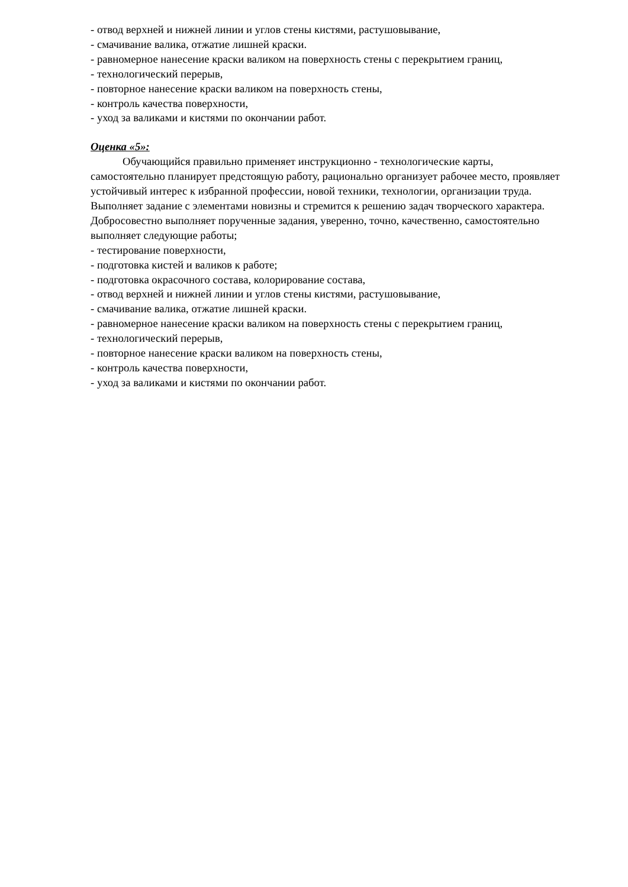- отвод верхней и нижней линии и углов стены кистями, растушовывание,
- смачивание валика, отжатие лишней краски.
- равномерное нанесение краски валиком на поверхность стены с перекрытием границ,
- технологический перерыв,
- повторное нанесение краски валиком на поверхность стены,
- контроль качества поверхности,
- уход за валиками и кистями по окончании работ.
Оценка «5»:
Обучающийся правильно применяет инструкционно - технологические карты, самостоятельно планирует предстоящую работу, рационально организует рабочее место, проявляет устойчивый интерес к избранной профессии, новой техники, технологии, организации труда. Выполняет задание с элементами новизны и стремится к решению задач творческого характера. Добросовестно выполняет порученные задания, уверенно, точно, качественно, самостоятельно выполняет следующие работы;
- тестирование поверхности,
- подготовка кистей и валиков к работе;
- подготовка окрасочного состава, колорирование состава,
- отвод верхней и нижней линии и углов стены кистями, растушовывание,
- смачивание валика, отжатие лишней краски.
- равномерное нанесение краски валиком на поверхность стены с перекрытием границ,
- технологический перерыв,
- повторное нанесение краски валиком на поверхность стены,
- контроль качества поверхности,
- уход за валиками и кистями по окончании работ.